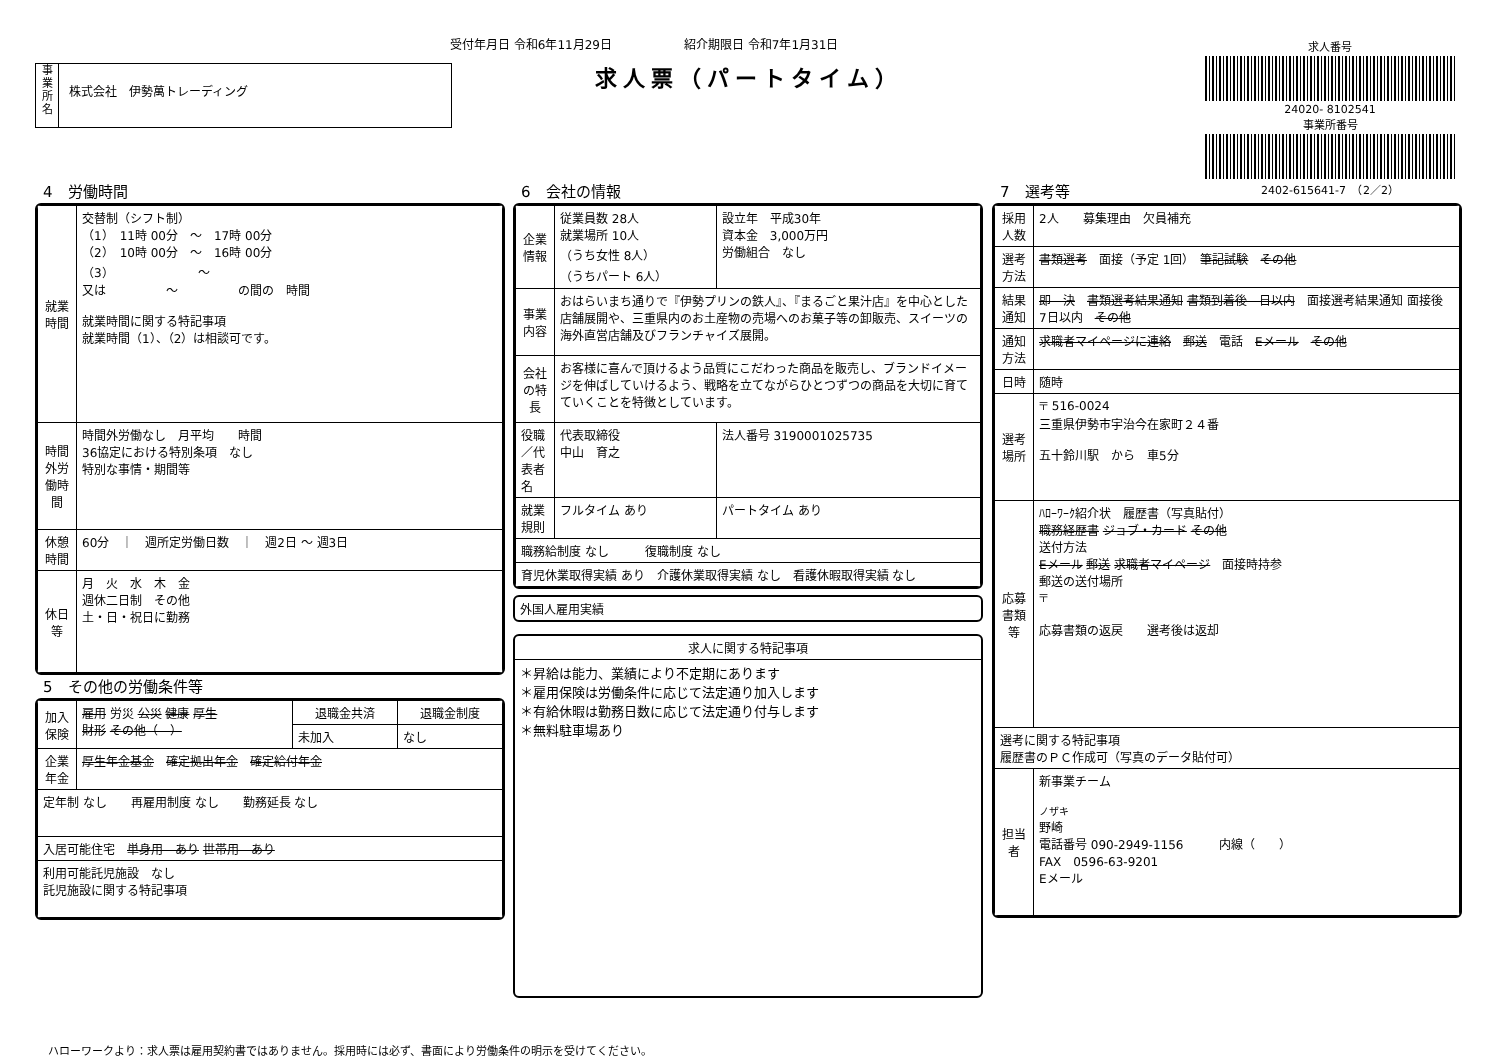受付年月日 令和6年11月29日　　　　　　紹介期限日 令和7年1月31日
求人票（パートタイム）
事
業
所
名
株式会社　伊勢萬トレーディング
求人番号
24020- 8102541
事業所番号
2402-615641-7　（2／2）
4　労働時間
| 就業時間 | 交替制（シフト制） （1） 11時 00分 ～ 17時 00分 （2） 10時 00分 ～ 16時 00分 （3） ～ 又は ～ の間の 時間 就業時間に関する特記事項 就業時間（1）、（2）は相談可です。 |
| 時間外労働時間 | 時間外労働なし 月平均 時間 36協定における特別条項 なし 特別な事情・期間等 |
| 休憩時間 | 60分 ｜ 週所定労働日数 ｜ 週2日 ～ 週3日 |
| 休日等 | 月 火 水 木 金 週休二日制 その他 土・日・祝日に勤務 |
5　その他の労働条件等
| 加入保険 | 雇用 労災 公災 健康 厚生 財形 その他（ ） | 退職金共済 | 退職金制度 |
| | | 未加入 | なし |
| 企業年金 | 厚生年金基金 確定拠出年金 確定給付年金 | | |
| 定年制 なし 再雇用制度 なし 勤務延長 なし | | | |
| 入居可能住宅 単身用 あり 世帯用 あり | | | |
| 利用可能託児施設 なし 託児施設に関する特記事項 | | | |
6　会社の情報
| 企業情報 | 従業員数 28人 就業場所 10人 （うち女性 8人） （うちパート 6人） | 設立年 平成30年 資本金 3,000万円 労働組合 なし |
| 事業内容 | おはらいまち通りで『伊勢プリンの鉄人』、『まるごと果汁店』を中心とした店舗展開や、三重県内のお土産物の売場へのお菓子等の卸販売、スイーツの海外直営店舗及びフランチャイズ展開。 | |
| 会社の特長 | お客様に喜んで頂けるよう品質にこだわった商品を販売し、ブランドイメージを伸ばしていけるよう、戦略を立てながらひとつずつの商品を大切に育てていくことを特徴としています。 | |
| 役職／代表者名 | 代表取締役 中山 育之 | 法人番号 3190001025735 |
| 就業規則 | フルタイム あり | パートタイム あり |
| 職務給制度 なし 復職制度 なし | | |
| 育児休業取得実績 あり 介護休業取得実績 なし 看護休暇取得実績 なし | | |
| 外国人雇用実績 | |
| 求人に関する特記事項 |
| ＊昇給は能力、業績により不定期にあります ＊雇用保険は労働条件に応じて法定通り加入します ＊有給休暇は勤務日数に応じて法定通り付与します ＊無料駐車場あり |
7　選考等
| 採用人数 | 2人 募集理由 欠員補充 |
| 選考方法 | 書類選考 面接（予定 1回） 筆記試験 その他 |
| 結果通知 | 即 決 書類選考結果通知 書類到着後 日以内 面接選考結果通知 面接後 7日以内 その他 |
| 通知方法 | 求職者マイページに連絡 郵送 電話 Eメール その他 |
| 日時 | 随時 |
| 選考場所 | 〒 516-0024 三重県伊勢市宇治今在家町２４番 五十鈴川駅 から 車5分 |
| 応募書類等 | ﾊﾛｰﾜｰｸ紹介状 履歴書（写真貼付） 職務経歴書 ジョブ・カード その他 送付方法 Eメール 郵送 求職者マイページ 面接時持参 郵送の送付場所 〒 応募書類の返戻 選考後は返却 |
| 選考に関する特記事項 履歴書のＰＣ作成可（写真のデータ貼付可） | |
| 担当者 | 新事業チーム ノザキ 野崎 電話番号 090-2949-1156 内線（ ） FAX 0596-63-9201 Eメール |
ハローワークより：求人票は雇用契約書ではありません。採用時には必ず、書面により労働条件の明示を受けてください。